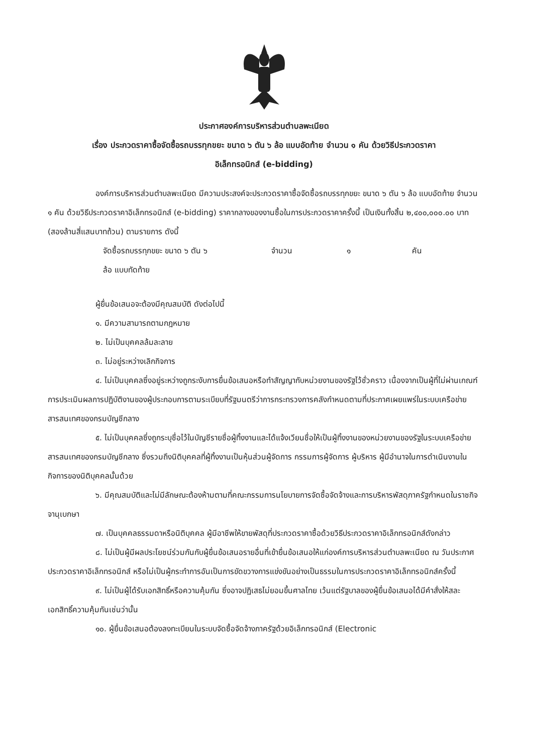ประกาศองค์การบริหารส่วนตำบลพะเนียด
เรื่อง ประกวดราคาซื้อจัดซื้อรถบรรทุกขยะ ขนาด ๖ ตัน ๖ ล้อ แบบอัดท้าย จำนวน ๑ คัน ด้วยวิธีประกวดราคา
อิเล็กทรอนิกส์ (e-bidding)
องค์การบริหารส่วนตำบลพะเนียด มีความประสงค์จะประกวดราคาซื้อจัดซื้อรถบรรทุกขยะ ขนาด ๖ ตัน ๖ ล้อ แบบอัดท้าย จำนวน ๑ คัน ด้วยวิธีประกวดราคาอิเล็กทรอนิกส์ (e-bidding) ราคากลางของงานซื้อในการประกวดราคาครั้งนี้ เป็นเงินทั้งสิ้น ๒,๔๐๐,๐๐๐.๐๐ บาท (สองล้านสี่แสนบาทถ้วน) ตามรายการ ดังนี้
| จัดซื้อรถบรรทุกขยะ ขนาด ๖ ตัน ๖ ล้อ แบบทัดท้าย | จำนวน | ๑ | คัน |
ผู้ยื่นข้อเสนอจะต้องมีคุณสมบัติ ดังต่อไปนี้
๑. มีความสามารถตามกฎหมาย
๒. ไม่เป็นบุคคลล้มละลาย
๓. ไม่อยู่ระหว่างเลิกกิจการ
๔. ไม่เป็นบุคคลซึ่งอยู่ระหว่างถูกระงับการยื่นข้อเสนอหรือทำสัญญากับหน่วยงานของรัฐไว้ชั่วคราว เนื่องจากเป็นผู้ที่ไม่ผ่านเกณฑ์การประเมินผลการปฏิบัติงานของผู้ประกอบการตามระเบียบที่รัฐมนตรีว่าการกระทรวงการคลังกำหนดตามที่ประกาศเผยแพร่ในระบบเครือข่ายสารสนเทศของกรมบัญชีกลาง
๕. ไม่เป็นบุคคลซึ่งถูกระบุชื่อไว้ในบัญชีรายชื่อผู้ทิ้งงานและได้แจ้งเวียนชื่อให้เป็นผู้ทิ้งงานของหน่วยงานของรัฐในระบบเครือข่ายสารสนเทศของกรมบัญชีกลาง ซึ่งรวมถึงนิติบุคคลที่ผู้ทิ้งงานเป็นหุ้นส่วนผู้จัดการ กรรมการผู้จัดการ ผู้บริหาร ผู้มีอำนาจในการดำเนินงานในกิจการของนิติบุคคลนั้นด้วย
๖. มีคุณสมบัติและไม่มีลักษณะต้องห้ามตามที่คณะกรรมการนโยบายการจัดซื้อจัดจ้างและการบริหารพัสดุภาครัฐกำหนดในราชกิจจานุเบกษา
๗. เป็นบุคคลธรรมดาหรือนิติบุคคล ผู้มีอาชีพให้ขายพัสดุที่ประกวดราคาซื้อด้วยวิธีประกวดราคาอิเล็กทรอนิกส์ดังกล่าว
๘. ไม่เป็นผู้มีผลประโยชน์ร่วมกันกับผู้ยื่นข้อเสนอรายอื่นที่เข้ายื่นข้อเสนอให้แก่องค์การบริหารส่วนตำบลพะเนียด ณ วันประกาศประกวดราคาอิเล็กทรอนิกส์ หรือไม่เป็นผู้กระทำการอันเป็นการขัดขวางการแข่งขันอย่างเป็นธรรมในการประกวดราคาอิเล็กทรอนิกส์ครั้งนี้
๙. ไม่เป็นผู้ได้รับเอกสิทธิ์หรือความคุ้มกัน ซึ่งอาจปฏิเสธไม่ยอมขึ้นศาลไทย เว้นแต่รัฐบาลของผู้ยื่นข้อเสนอได้มีคำสั่งให้สละเอกสิทธิ์ความคุ้มกันเช่นว่านั้น
๑๐. ผู้ยื่นข้อเสนอต้องลงทะเบียนในระบบจัดซื้อจัดจ้างภาครัฐด้วยอิเล็กทรอนิกส์ (Electronic